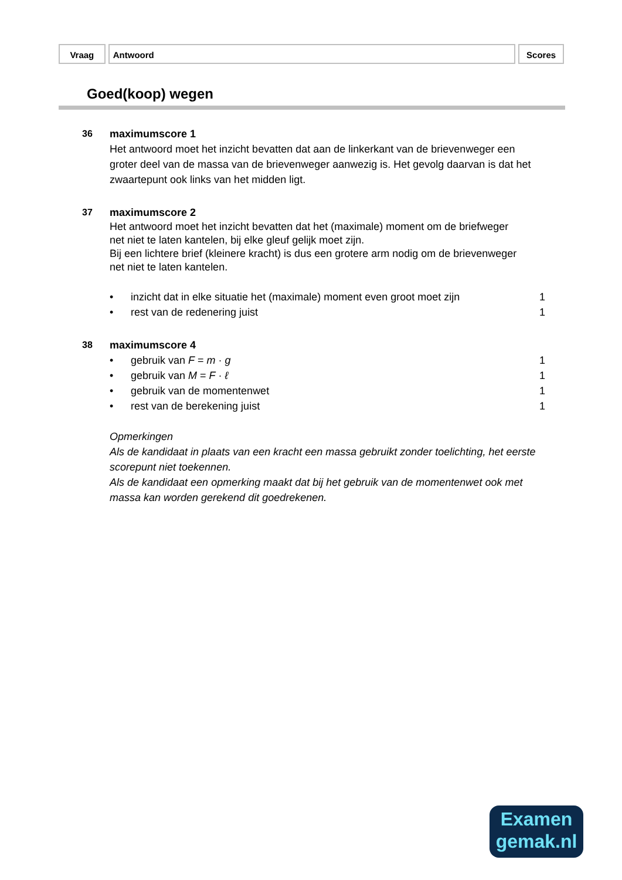Vraag Antwoord Scores
Goed(koop) wegen
36 maximumscore 1
Het antwoord moet het inzicht bevatten dat aan de linkerkant van de brievenweger een groter deel van de massa van de brievenweger aanwezig is. Het gevolg daarvan is dat het zwaartepunt ook links van het midden ligt.
37 maximumscore 2
Het antwoord moet het inzicht bevatten dat het (maximale) moment om de briefweger net niet te laten kantelen, bij elke gleuf gelijk moet zijn.
Bij een lichtere brief (kleinere kracht) is dus een grotere arm nodig om de brievenweger net niet te laten kantelen.
• inzicht dat in elke situatie het (maximale) moment even groot moet zijn 1
• rest van de redenering juist 1
38 maximumscore 4
• gebruik van F = m · g 1
• gebruik van M = F · ℓ 1
• gebruik van de momentenwet 1
• rest van de berekening juist 1
Opmerkingen
Als de kandidaat in plaats van een kracht een massa gebruikt zonder toelichting, het eerste scorepunt niet toekennen.
Als de kandidaat een opmerking maakt dat bij het gebruik van de momentenwet ook met massa kan worden gerekend dit goedrekenen.
Examen
gemak.nl